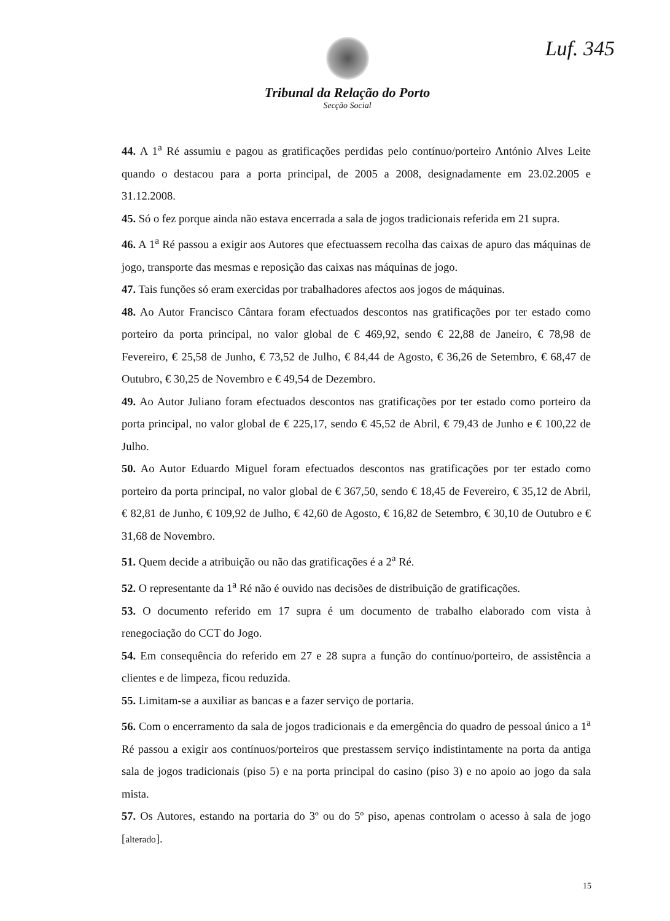Luf. 345
Tribunal da Relação do Porto
Secção Social
44. A 1<sup>a</sup> Ré assumiu e pagou as gratificações perdidas pelo contínuo/porteiro António Alves Leite quando o destacou para a porta principal, de 2005 a 2008, designadamente em 23.02.2005 e 31.12.2008.
45. Só o fez porque ainda não estava encerrada a sala de jogos tradicionais referida em 21 supra.
46. A 1<sup>a</sup> Ré passou a exigir aos Autores que efectuassem recolha das caixas de apuro das máquinas de jogo, transporte das mesmas e reposição das caixas nas máquinas de jogo.
47. Tais funções só eram exercidas por trabalhadores afectos aos jogos de máquinas.
48. Ao Autor Francisco Cântara foram efectuados descontos nas gratificações por ter estado como porteiro da porta principal, no valor global de € 469,92, sendo € 22,88 de Janeiro, € 78,98 de Fevereiro, € 25,58 de Junho, € 73,52 de Julho, € 84,44 de Agosto, € 36,26 de Setembro, € 68,47 de Outubro, € 30,25 de Novembro e € 49,54 de Dezembro.
49. Ao Autor Juliano foram efectuados descontos nas gratificações por ter estado como porteiro da porta principal, no valor global de € 225,17, sendo € 45,52 de Abril, € 79,43 de Junho e € 100,22 de Julho.
50. Ao Autor Eduardo Miguel foram efectuados descontos nas gratificações por ter estado como porteiro da porta principal, no valor global de € 367,50, sendo € 18,45 de Fevereiro, € 35,12 de Abril, € 82,81 de Junho, € 109,92 de Julho, € 42,60 de Agosto, € 16,82 de Setembro, € 30,10 de Outubro e € 31,68 de Novembro.
51. Quem decide a atribuição ou não das gratificações é a 2<sup>a</sup> Ré.
52. O representante da 1<sup>a</sup> Ré não é ouvido nas decisões de distribuição de gratificações.
53. O documento referido em 17 supra é um documento de trabalho elaborado com vista à renegociação do CCT do Jogo.
54. Em consequência do referido em 27 e 28 supra a função do contínuo/porteiro, de assistência a clientes e de limpeza, ficou reduzida.
55. Limitam-se a auxiliar as bancas e a fazer serviço de portaria.
56. Com o encerramento da sala de jogos tradicionais e da emergência do quadro de pessoal único a 1<sup>a</sup> Ré passou a exigir aos contínuos/porteiros que prestassem serviço indistintamente na porta da antiga sala de jogos tradicionais (piso 5) e na porta principal do casino (piso 3) e no apoio ao jogo da sala mista.
57. Os Autores, estando na portaria do 3º ou do 5º piso, apenas controlam o acesso à sala de jogo [alterado].
15